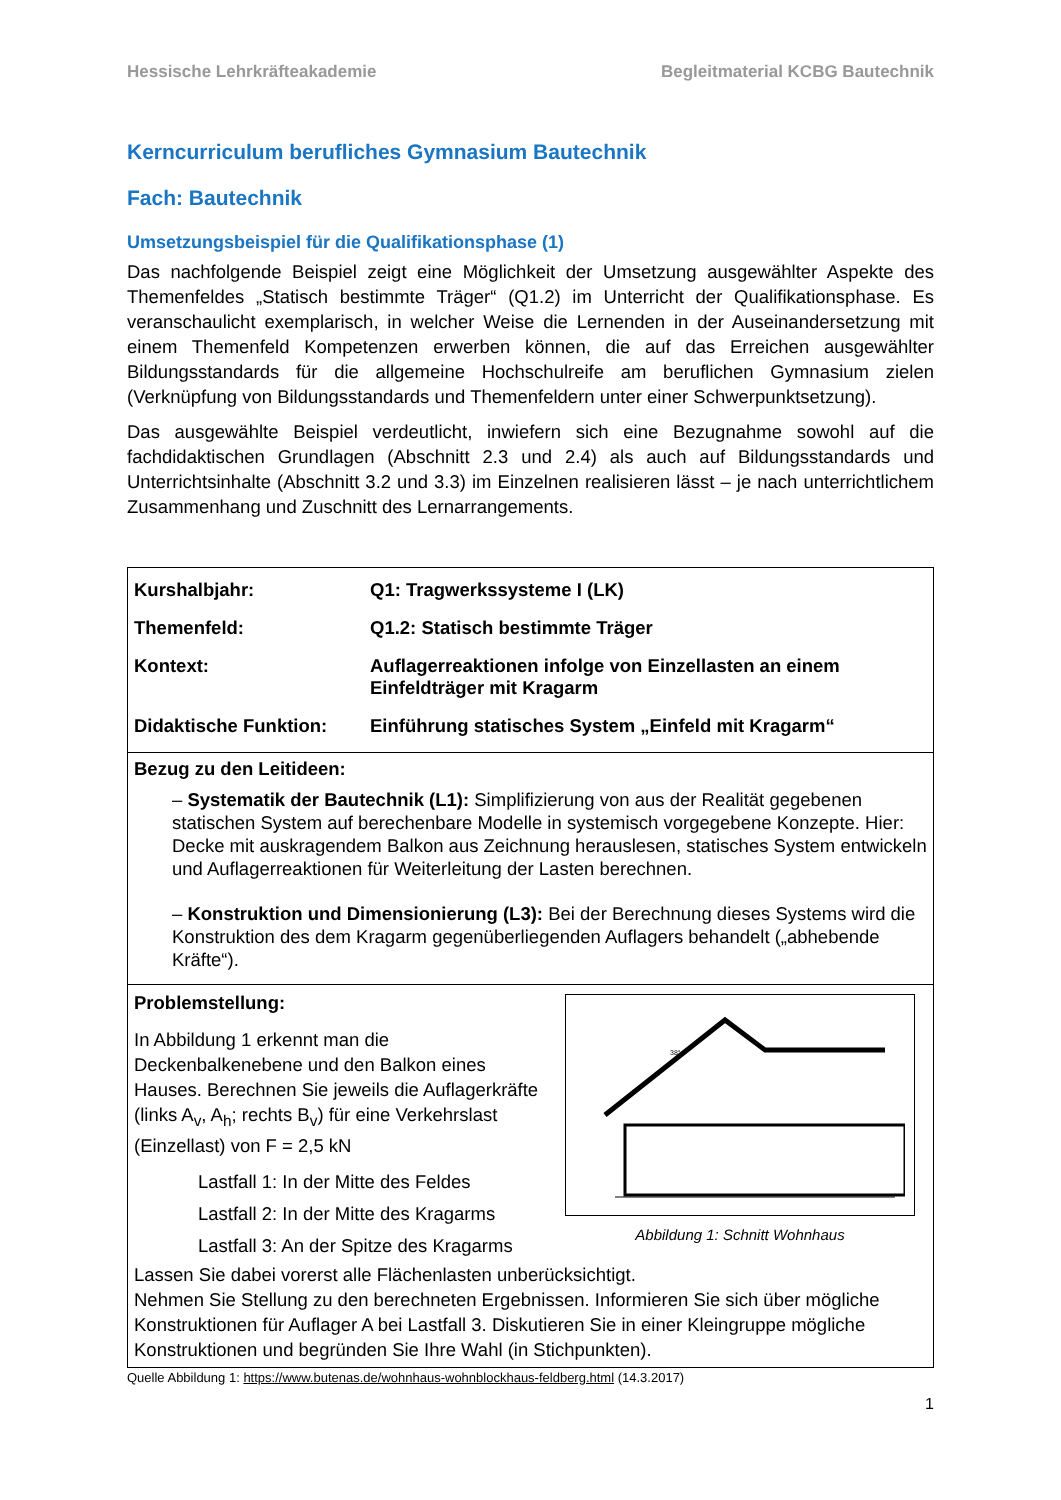Hessische Lehrkräfteakademie Begleitmaterial KCBG Bautechnik
Kerncurriculum berufliches Gymnasium Bautechnik
Fach: Bautechnik
Umsetzungsbeispiel für die Qualifikationsphase (1)
Das nachfolgende Beispiel zeigt eine Möglichkeit der Umsetzung ausgewählter Aspekte des Themenfeldes „Statisch bestimmte Träger“ (Q1.2) im Unterricht der Qualifikationsphase. Es veranschaulicht exemplarisch, in welcher Weise die Lernenden in der Auseinandersetzung mit einem Themenfeld Kompetenzen erwerben können, die auf das Erreichen ausgewählter Bildungsstandards für die allgemeine Hochschulreife am beruflichen Gymnasium zielen (Verknüpfung von Bildungsstandards und Themenfeldern unter einer Schwerpunktsetzung).
Das ausgewählte Beispiel verdeutlicht, inwiefern sich eine Bezugnahme sowohl auf die fachdidaktischen Grundlagen (Abschnitt 2.3 und 2.4) als auch auf Bildungsstandards und Unterrichtsinhalte (Abschnitt 3.2 und 3.3) im Einzelnen realisieren lässt – je nach unterrichtlichem Zusammenhang und Zuschnitt des Lernarrangements.
| / Kurshalbjahr: / Q1: Tragwerkssysteme I (LK) / / Themenfeld: / Q1.2: Statisch bestimmte Träger / / Kontext: / Auflagerreaktionen infolge von Einzellasten an einem Einfeldträger mit Kragarm / / Didaktische Funktion: / Einführung statisches System „Einfeld mit Kragarm“ / |
| Bezug zu den Leitideen: – Systematik der Bautechnik (L1): Simplifizierung von aus der Realität gegebenen statischen System auf berechenbare Modelle in systemisch vorgegebene Konzepte. Hier: Decke mit auskragendem Balkon aus Zeichnung herauslesen, statisches System entwickeln und Auflagerreaktionen für Weiterleitung der Lasten berechnen. – Konstruktion und Dimensionierung (L3): Bei der Berechnung dieses Systems wird die Konstruktion des dem Kragarm gegenüberliegenden Auflagers behandelt („abhebende Kräfte“). |
| Problemstellung: 38° Abbildung 1: Schnitt Wohnhaus In Abbildung 1 erkennt man die Deckenbalkenebene und den Balkon eines Hauses. Berechnen Sie jeweils die Auflagerkräfte (links A<sub>v</sub>, A<sub>h</sub>; rechts B<sub>v</sub>) für eine Verkehrslast (Einzellast) von F = 2,5 kN Lastfall 1: In der Mitte des Feldes Lastfall 2: In der Mitte des Kragarms Lastfall 3: An der Spitze des Kragarms Lassen Sie dabei vorerst alle Flächenlasten unberücksichtigt. Nehmen Sie Stellung zu den berechneten Ergebnissen. Informieren Sie sich über mögliche Konstruktionen für Auflager A bei Lastfall 3. Diskutieren Sie in einer Kleingruppe mögliche Konstruktionen und begründen Sie Ihre Wahl (in Stichpunkten). |
Quelle Abbildung 1: https://www.butenas.de/wohnhaus-wohnblockhaus-feldberg.html (14.3.2017)
1